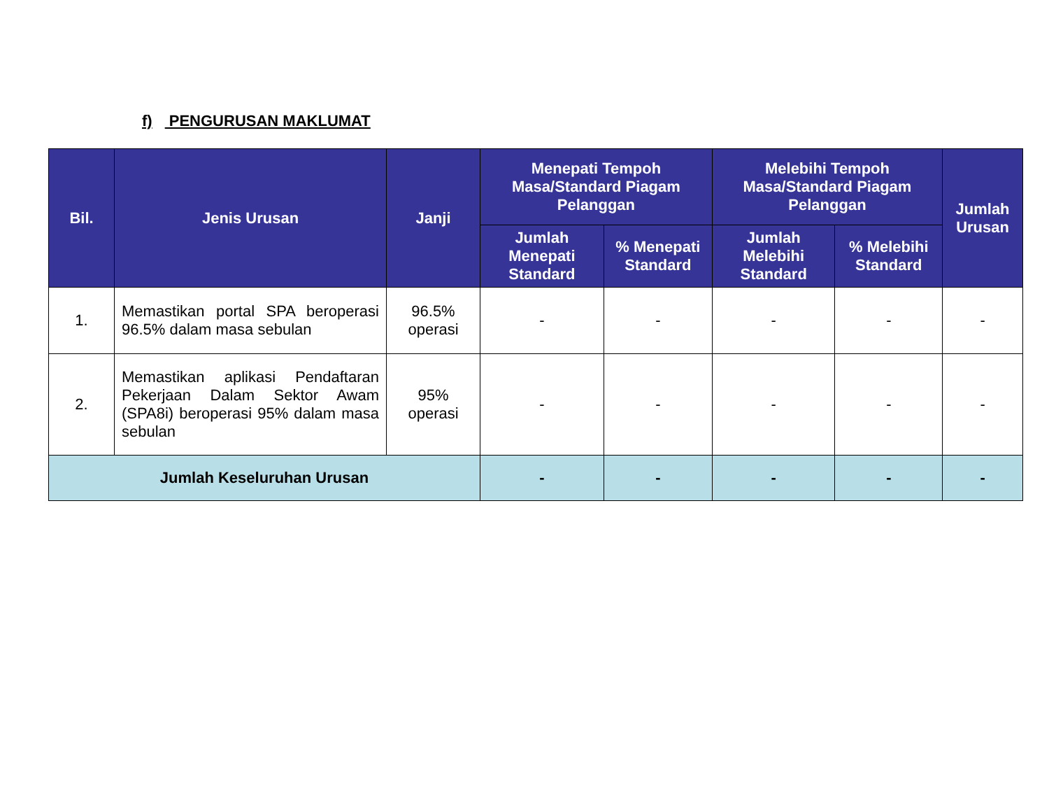f) PENGURUSAN MAKLUMAT
| Bil. | Jenis Urusan | Janji | Menepati Tempoh Masa/Standard Piagam Pelanggan | | Melebihi Tempoh Masa/Standard Piagam Pelanggan | | Jumlah Urusan |
| --- | --- | --- | --- | --- | --- | --- | --- |
| | | | Jumlah Menepati Standard | % Menepati Standard | Jumlah Melebihi Standard | % Melebihi Standard | |
| 1. | Memastikan portal SPA beroperasi 96.5% dalam masa sebulan | 96.5% operasi | - | - | - | - | - |
| 2. | Memastikan aplikasi Pendaftaran Pekerjaan Dalam Sektor Awam (SPA8i) beroperasi 95% dalam masa sebulan | 95% operasi | - | - | - | - | - |
| Jumlah Keseluruhan Urusan | | | - | - | - | - | - |